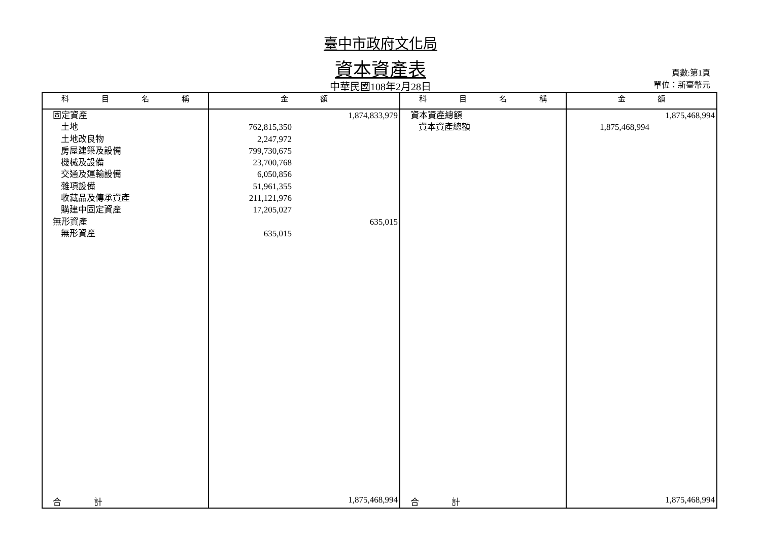臺中市政府文化局
資本資產表
中華民國108年2月28日
頁數:第1頁
單位：新臺幣元
| 科 目 名 稱 | 金 額 | | 科 目 名 稱 | 金 額 | |
| --- | --- | --- | --- | --- | --- |
| 固定資產 土地 土地改良物 房屋建築及設備 機械及設備 交通及運輸設備 雜項設備 收藏品及傳承資產 購建中固定資產 無形資產 無形資產 | 762,815,350 2,247,972 799,730,675 23,700,768 6,050,856 51,961,355 211,121,976 17,205,027 635,015 | 1,874,833,979 635,015 | 資本資產總額 資本資產總額 | 1,875,468,994 | 1,875,468,994 |
| 合 計 | 1,875,468,994 | | 合 計 | 1,875,468,994 | |